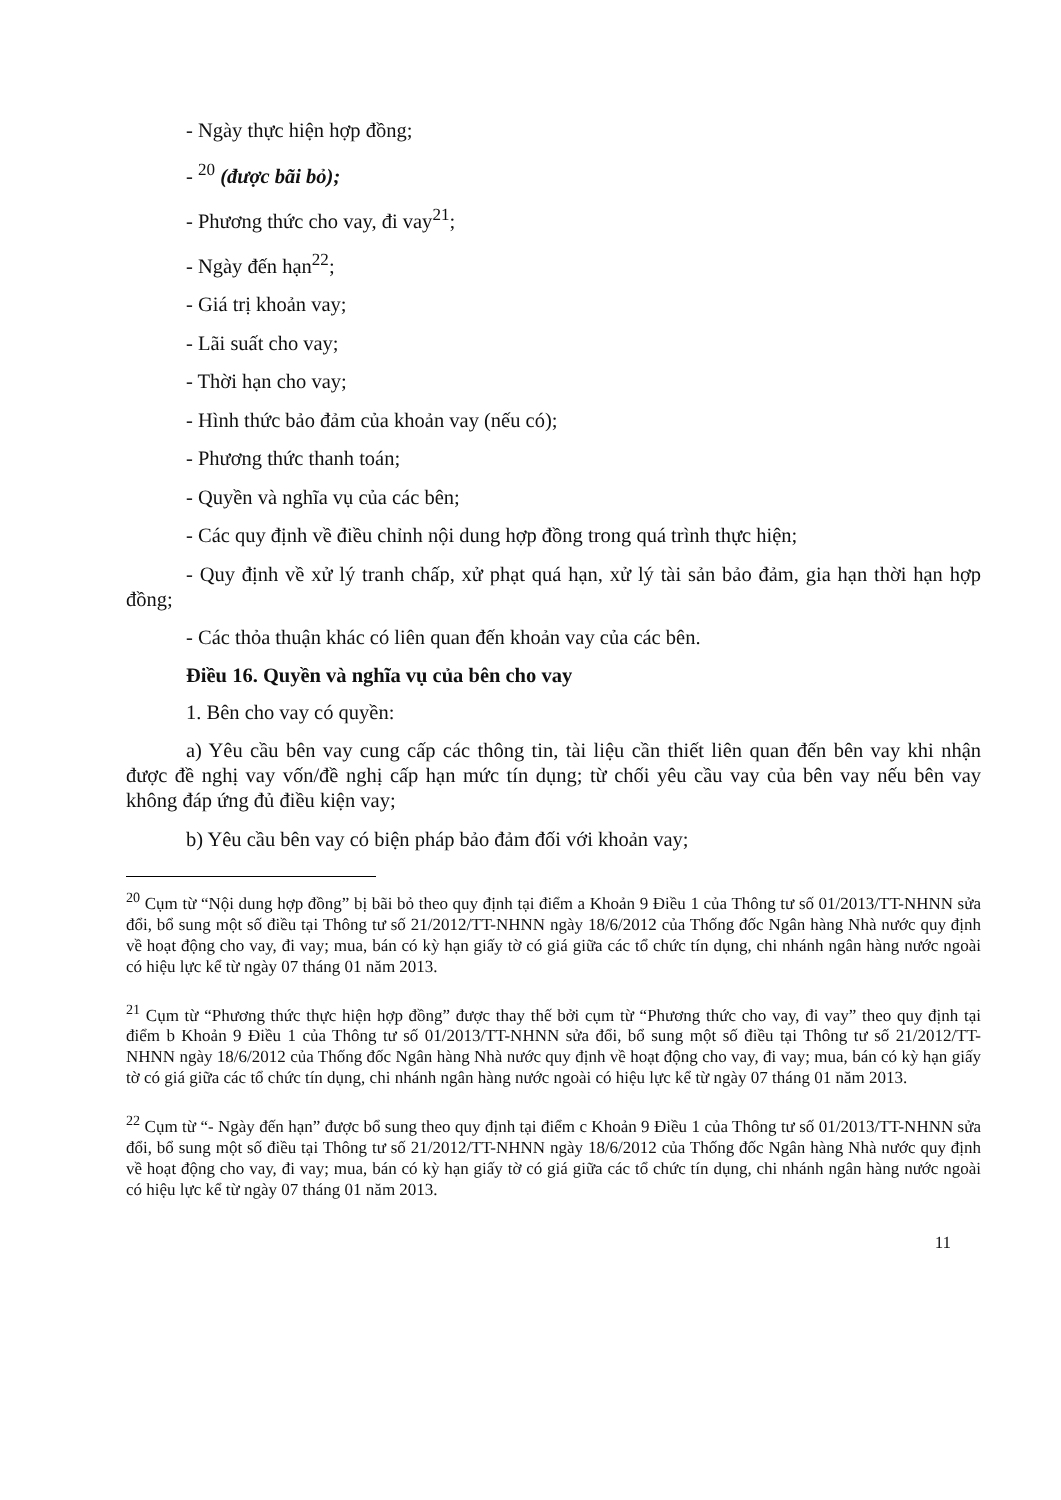- Ngày thực hiện hợp đồng;
- <sup>20</sup> (được bãi bỏ);
- Phương thức cho vay, đi vay<sup>21</sup>;
- Ngày đến hạn<sup>22</sup>;
- Giá trị khoản vay;
- Lãi suất cho vay;
- Thời hạn cho vay;
- Hình thức bảo đảm của khoản vay (nếu có);
- Phương thức thanh toán;
- Quyền và nghĩa vụ của các bên;
- Các quy định về điều chỉnh nội dung hợp đồng trong quá trình thực hiện;
- Quy định về xử lý tranh chấp, xử phạt quá hạn, xử lý tài sản bảo đảm, gia hạn thời hạn hợp đồng;
- Các thỏa thuận khác có liên quan đến khoản vay của các bên.
Điều 16. Quyền và nghĩa vụ của bên cho vay
1. Bên cho vay có quyền:
a) Yêu cầu bên vay cung cấp các thông tin, tài liệu cần thiết liên quan đến bên vay khi nhận được đề nghị vay vốn/đề nghị cấp hạn mức tín dụng; từ chối yêu cầu vay của bên vay nếu bên vay không đáp ứng đủ điều kiện vay;
b) Yêu cầu bên vay có biện pháp bảo đảm đối với khoản vay;
<sup>20</sup> Cụm từ “Nội dung hợp đồng” bị bãi bỏ theo quy định tại điểm a Khoản 9 Điều 1 của Thông tư số 01/2013/TT-NHNN sửa đổi, bổ sung một số điều tại Thông tư số 21/2012/TT-NHNN ngày 18/6/2012 của Thống đốc Ngân hàng Nhà nước quy định về hoạt động cho vay, đi vay; mua, bán có kỳ hạn giấy tờ có giá giữa các tổ chức tín dụng, chi nhánh ngân hàng nước ngoài có hiệu lực kể từ ngày 07 tháng 01 năm 2013.
<sup>21</sup> Cụm từ “Phương thức thực hiện hợp đồng” được thay thế bởi cụm từ “Phương thức cho vay, đi vay” theo quy định tại điểm b Khoản 9 Điều 1 của Thông tư số 01/2013/TT-NHNN sửa đổi, bổ sung một số điều tại Thông tư số 21/2012/TT-NHNN ngày 18/6/2012 của Thống đốc Ngân hàng Nhà nước quy định về hoạt động cho vay, đi vay; mua, bán có kỳ hạn giấy tờ có giá giữa các tổ chức tín dụng, chi nhánh ngân hàng nước ngoài có hiệu lực kể từ ngày 07 tháng 01 năm 2013.
<sup>22</sup> Cụm từ “- Ngày đến hạn” được bổ sung theo quy định tại điểm c Khoản 9 Điều 1 của Thông tư số 01/2013/TT-NHNN sửa đổi, bổ sung một số điều tại Thông tư số 21/2012/TT-NHNN ngày 18/6/2012 của Thống đốc Ngân hàng Nhà nước quy định về hoạt động cho vay, đi vay; mua, bán có kỳ hạn giấy tờ có giá giữa các tổ chức tín dụng, chi nhánh ngân hàng nước ngoài có hiệu lực kể từ ngày 07 tháng 01 năm 2013.
11